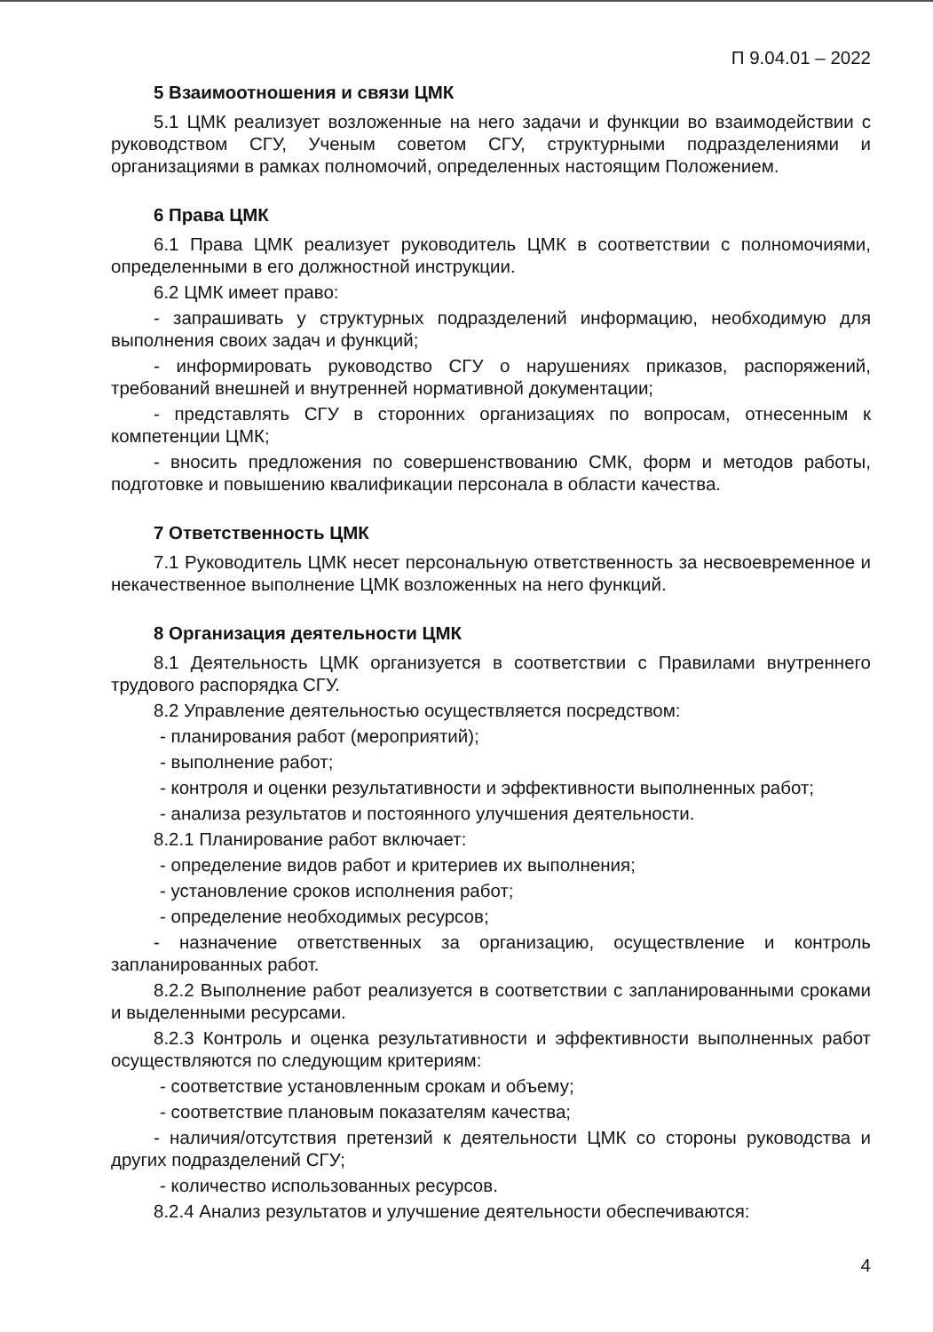П 9.04.01 – 2022
5 Взаимоотношения и связи ЦМК
5.1 ЦМК реализует возложенные на него задачи и функции во взаимодействии с руководством СГУ, Ученым советом СГУ, структурными подразделениями и организациями в рамках полномочий, определенных настоящим Положением.
6 Права ЦМК
6.1 Права ЦМК реализует руководитель ЦМК в соответствии с полномочиями, определенными в его должностной инструкции.
6.2 ЦМК имеет право:
- запрашивать у структурных подразделений информацию, необходимую для выполнения своих задач и функций;
- информировать руководство СГУ о нарушениях приказов, распоряжений, требований внешней и внутренней нормативной документации;
- представлять СГУ в сторонних организациях по вопросам, отнесенным к компетенции ЦМК;
- вносить предложения по совершенствованию СМК, форм и методов работы, подготовке и повышению квалификации персонала в области качества.
7 Ответственность ЦМК
7.1 Руководитель ЦМК несет персональную ответственность за несвоевременное и некачественное выполнение ЦМК возложенных на него функций.
8 Организация деятельности ЦМК
8.1 Деятельность ЦМК организуется в соответствии с Правилами внутреннего трудового распорядка СГУ.
8.2 Управление деятельностью осуществляется посредством:
- планирования работ (мероприятий);
- выполнение работ;
- контроля и оценки результативности и эффективности выполненных работ;
- анализа результатов и постоянного улучшения деятельности.
8.2.1 Планирование работ включает:
- определение видов работ и критериев их выполнения;
- установление сроков исполнения работ;
- определение необходимых ресурсов;
- назначение ответственных за организацию, осуществление и контроль запланированных работ.
8.2.2 Выполнение работ реализуется в соответствии с запланированными сроками и выделенными ресурсами.
8.2.3 Контроль и оценка результативности и эффективности выполненных работ осуществляются по следующим критериям:
- соответствие установленным срокам и объему;
- соответствие плановым показателям качества;
- наличия/отсутствия претензий к деятельности ЦМК со стороны руководства и других подразделений СГУ;
- количество использованных ресурсов.
8.2.4 Анализ результатов и улучшение деятельности обеспечиваются:
4